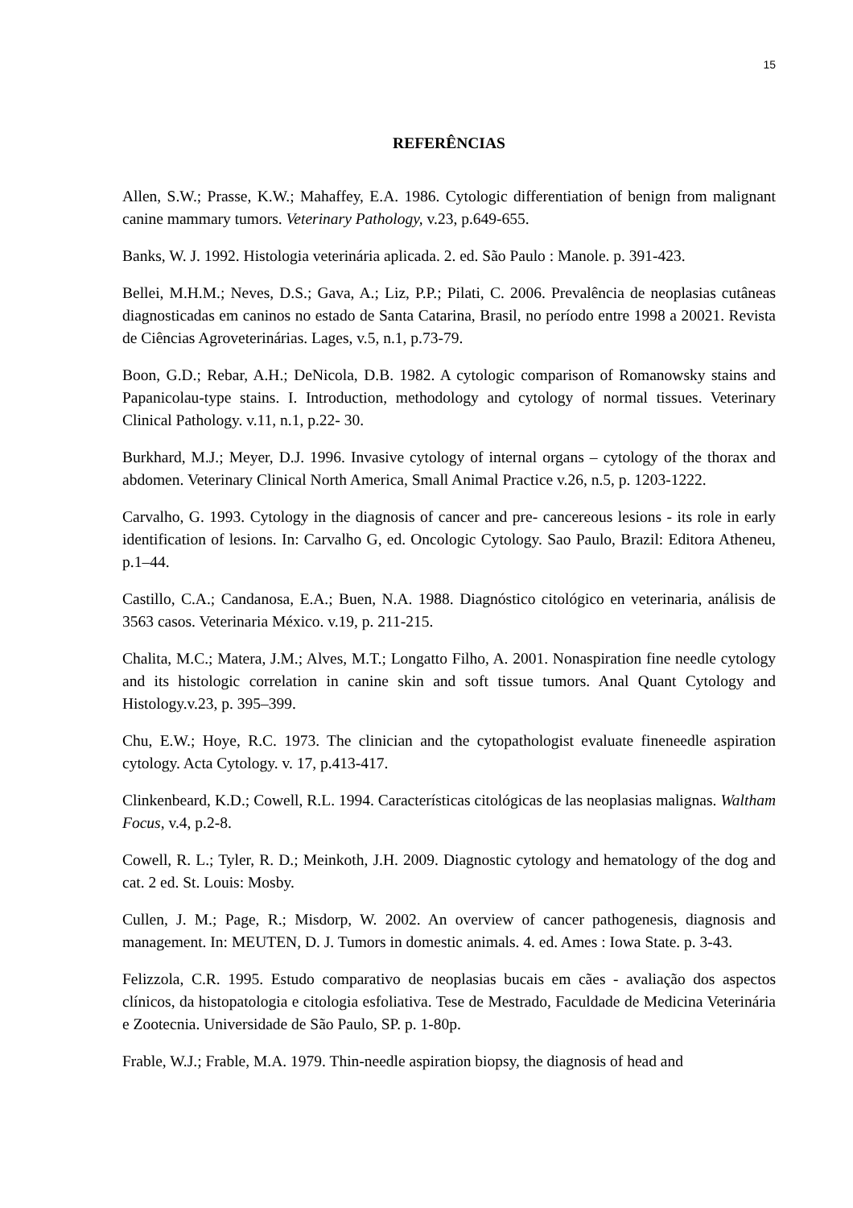15
REFERÊNCIAS
Allen, S.W.; Prasse, K.W.; Mahaffey, E.A. 1986. Cytologic differentiation of benign from malignant canine mammary tumors. Veterinary Pathology, v.23, p.649-655.
Banks, W. J. 1992. Histologia veterinária aplicada. 2. ed. São Paulo : Manole. p. 391-423.
Bellei, M.H.M.; Neves, D.S.; Gava, A.; Liz, P.P.; Pilati, C. 2006. Prevalência de neoplasias cutâneas diagnosticadas em caninos no estado de Santa Catarina, Brasil, no período entre 1998 a 20021. Revista de Ciências Agroveterinárias. Lages, v.5, n.1, p.73-79.
Boon, G.D.; Rebar, A.H.; DeNicola, D.B. 1982. A cytologic comparison of Romanowsky stains and Papanicolau-type stains. I. Introduction, methodology and cytology of normal tissues. Veterinary Clinical Pathology. v.11, n.1, p.22- 30.
Burkhard, M.J.; Meyer, D.J. 1996. Invasive cytology of internal organs – cytology of the thorax and abdomen. Veterinary Clinical North America, Small Animal Practice v.26, n.5, p. 1203-1222.
Carvalho, G. 1993. Cytology in the diagnosis of cancer and pre- cancereous lesions - its role in early identification of lesions. In: Carvalho G, ed. Oncologic Cytology. Sao Paulo, Brazil: Editora Atheneu, p.1–44.
Castillo, C.A.; Candanosa, E.A.; Buen, N.A. 1988. Diagnóstico citológico en veterinaria, análisis de 3563 casos. Veterinaria México. v.19, p. 211-215.
Chalita, M.C.; Matera, J.M.; Alves, M.T.; Longatto Filho, A. 2001. Nonaspiration fine needle cytology and its histologic correlation in canine skin and soft tissue tumors. Anal Quant Cytology and Histology.v.23, p. 395–399.
Chu, E.W.; Hoye, R.C. 1973. The clinician and the cytopathologist evaluate fineneedle aspiration cytology. Acta Cytology. v. 17, p.413-417.
Clinkenbeard, K.D.; Cowell, R.L. 1994. Características citológicas de las neoplasias malignas. Waltham Focus, v.4, p.2-8.
Cowell, R. L.; Tyler, R. D.; Meinkoth, J.H. 2009. Diagnostic cytology and hematology of the dog and cat. 2 ed. St. Louis: Mosby.
Cullen, J. M.; Page, R.; Misdorp, W. 2002. An overview of cancer pathogenesis, diagnosis and management. In: MEUTEN, D. J. Tumors in domestic animals. 4. ed. Ames : Iowa State. p. 3-43.
Felizzola, C.R. 1995. Estudo comparativo de neoplasias bucais em cães - avaliação dos aspectos clínicos, da histopatologia e citologia esfoliativa. Tese de Mestrado, Faculdade de Medicina Veterinária e Zootecnia. Universidade de São Paulo, SP. p. 1-80p.
Frable, W.J.; Frable, M.A. 1979. Thin-needle aspiration biopsy, the diagnosis of head and